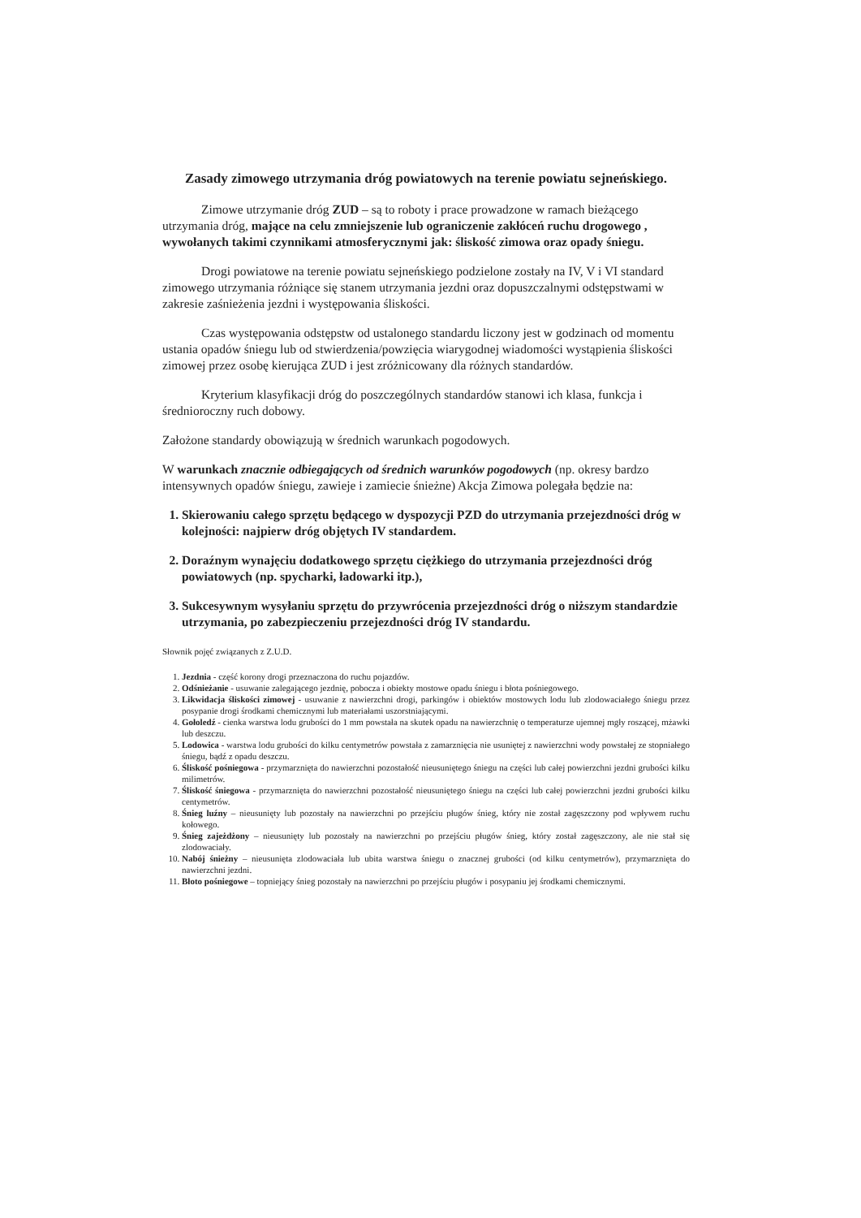Zasady zimowego utrzymania dróg powiatowych na terenie powiatu sejneńskiego.
Zimowe utrzymanie dróg ZUD – są to roboty i prace prowadzone w ramach bieżącego utrzymania dróg, mające na celu zmniejszenie lub ograniczenie zakłóceń ruchu drogowego , wywołanych takimi czynnikami atmosferycznymi jak: śliskość zimowa oraz opady śniegu.
Drogi powiatowe na terenie powiatu sejneńskiego podzielone zostały na IV, V i VI standard zimowego utrzymania różniące się stanem utrzymania jezdni oraz dopuszczalnymi odstępstwami w zakresie zaśnieżenia jezdni i występowania śliskości.
Czas występowania odstępstw od ustalonego standardu liczony jest w godzinach od momentu ustania opadów śniegu lub od stwierdzenia/powzięcia wiarygodnej wiadomości wystąpienia śliskości zimowej przez osobę kierująca ZUD i jest zróżnicowany dla różnych standardów.
Kryterium klasyfikacji dróg do poszczególnych standardów stanowi ich klasa, funkcja i średnioroczny ruch dobowy.
Założone standardy obowiązują w średnich warunkach pogodowych.
W warunkach znacznie odbiegających od średnich warunków pogodowych (np. okresy bardzo intensywnych opadów śniegu, zawieje i zamiecie śnieżne) Akcja Zimowa polegała będzie na:
1. Skierowaniu całego sprzętu będącego w dyspozycji PZD do utrzymania przejezdności dróg w kolejności: najpierw dróg objętych IV standardem.
2. Doraźnym wynajęciu dodatkowego sprzętu ciężkiego do utrzymania przejezdności dróg powiatowych (np. spycharki, ładowarki itp.),
3. Sukcesywnym wysyłaniu sprzętu do przywrócenia przejezdności dróg o niższym standardzie utrzymania, po zabezpieczeniu przejezdności dróg IV standardu.
Słownik pojęć związanych z Z.U.D.
1. Jezdnia - część korony drogi przeznaczona do ruchu pojazdów.
2. Odśnieżanie - usuwanie zalegającego jezdnię, pobocza i obiekty mostowe opadu śniegu i błota pośniegowego.
3. Likwidacja śliskości zimowej - usuwanie z nawierzchni drogi, parkingów i obiektów mostowych lodu lub zlodowaciałego śniegu przez posypanie drogi środkami chemicznymi lub materiałami uszorstniającymi.
4. Gołoledź - cienka warstwa lodu grubości do 1 mm powstała na skutek opadu na nawierzchnię o temperaturze ujemnej mgły roszącej, mżawki lub deszczu.
5. Lodowica - warstwa lodu grubości do kilku centymetrów powstała z zamarznięcia nie usuniętej z nawierzchni wody powstałej ze stopniałego śniegu, bądź z opadu deszczu.
6. Śliskość pośniegowa - przymarznięta do nawierzchni pozostałość nieusuniętego śniegu na części lub całej powierzchni jezdni grubości kilku milimetrów.
7. Śliskość śniegowa - przymarznięta do nawierzchni pozostałość nieusuniętego śniegu na części lub całej powierzchni jezdni grubości kilku centymetrów.
8. Śnieg luźny – nieusunięty lub pozostały na nawierzchni po przejściu pługów śnieg, który nie został zagęszczony pod wpływem ruchu kołowego.
9. Śnieg zajeżdżony – nieusunięty lub pozostały na nawierzchni po przejściu pługów śnieg, który został zagęszczony, ale nie stał się zlodowaciały.
10. Nabój śnieżny – nieusunięta zlodowaciała lub ubita warstwa śniegu o znacznej grubości (od kilku centymetrów), przymarznięta do nawierzchni jezdni.
11. Błoto pośniegowe – topniejący śnieg pozostały na nawierzchni po przejściu pługów i posypaniu jej środkami chemicznymi.